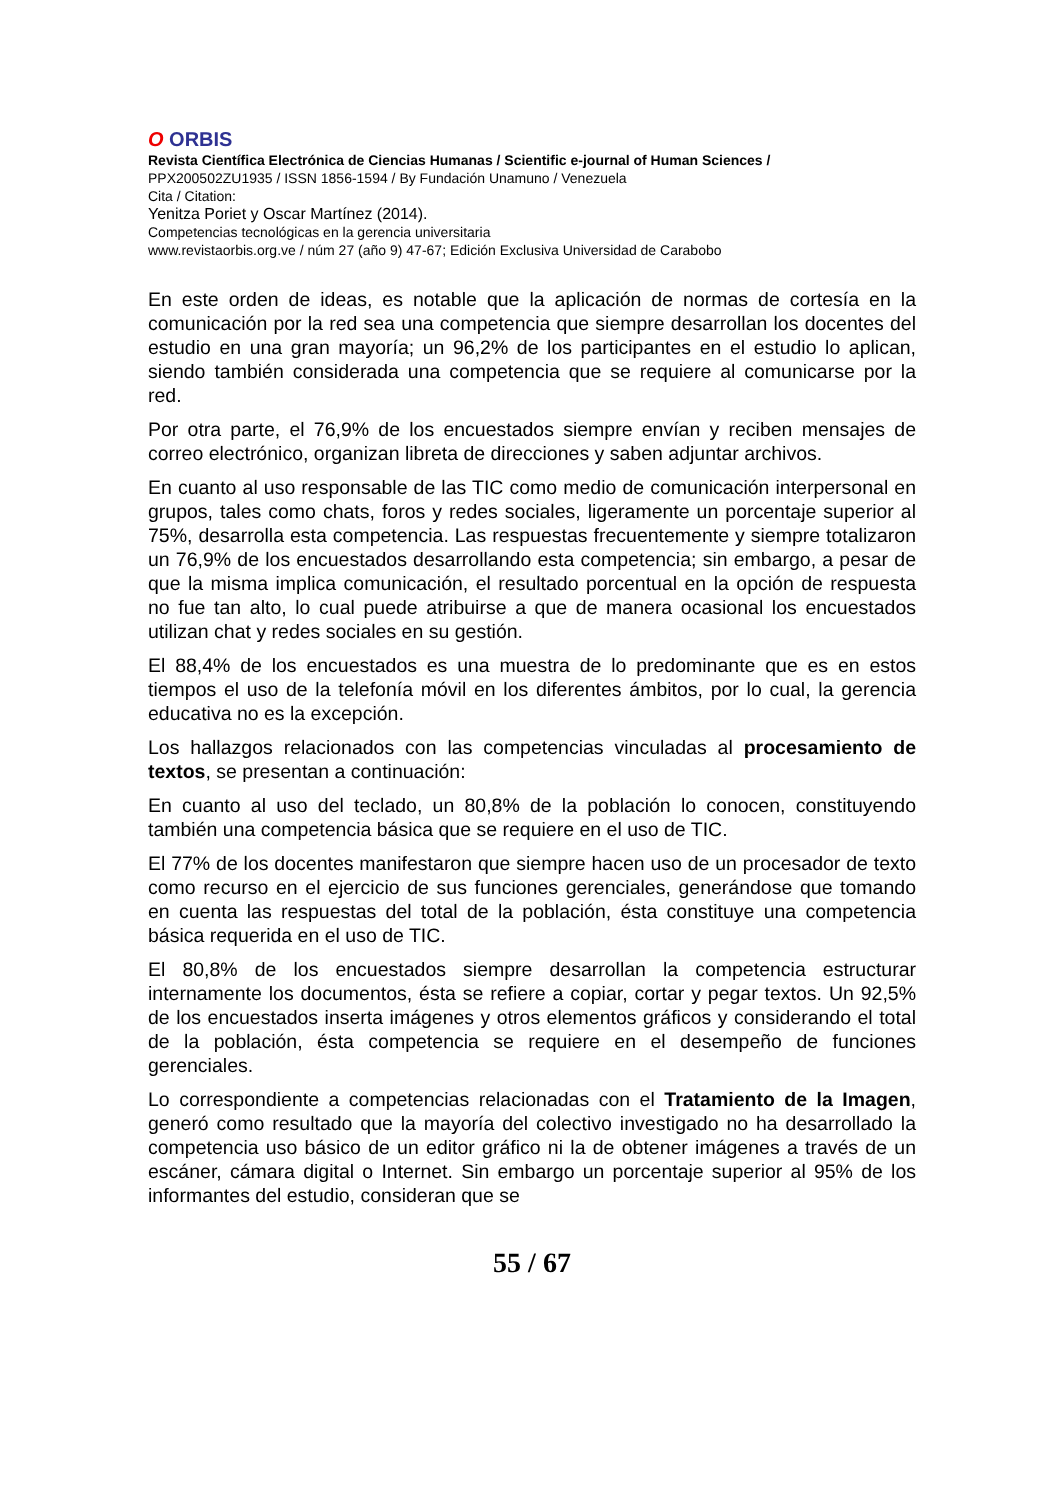O ORBIS
Revista Científica Electrónica de Ciencias Humanas / Scientific e-journal of Human Sciences /
PPX200502ZU1935 / ISSN 1856-1594 / By Fundación Unamuno / Venezuela
Cita / Citation:
Yenitza Poriet y Oscar Martínez (2014).
Competencias tecnológicas en la gerencia universitaria
www.revistaorbis.org.ve / núm 27 (año 9) 47-67; Edición Exclusiva Universidad de Carabobo
En este orden de ideas, es notable que la aplicación de normas de cortesía en la comunicación por la red sea una competencia que siempre desarrollan los docentes del estudio en una gran mayoría; un 96,2% de los participantes en el estudio lo aplican, siendo también considerada una competencia que se requiere al comunicarse por la red.
Por otra parte, el 76,9% de los encuestados siempre envían y reciben mensajes de correo electrónico, organizan libreta de direcciones y saben adjuntar archivos.
En cuanto al uso responsable de las TIC como medio de comunicación interpersonal en grupos, tales como chats, foros y redes sociales, ligeramente un porcentaje superior al 75%, desarrolla esta competencia. Las respuestas frecuentemente y siempre totalizaron un 76,9% de los encuestados desarrollando esta competencia; sin embargo, a pesar de que la misma implica comunicación, el resultado porcentual en la opción de respuesta no fue tan alto, lo cual puede atribuirse a que de manera ocasional los encuestados utilizan chat y redes sociales en su gestión.
El 88,4% de los encuestados es una muestra de lo predominante que es en estos tiempos el uso de la telefonía móvil en los diferentes ámbitos, por lo cual, la gerencia educativa no es la excepción.
Los hallazgos relacionados con las competencias vinculadas al procesamiento de textos, se presentan a continuación:
En cuanto al uso del teclado, un 80,8% de la población lo conocen, constituyendo también una competencia básica que se requiere en el uso de TIC.
El 77% de los docentes manifestaron que siempre hacen uso de un procesador de texto como recurso en el ejercicio de sus funciones gerenciales, generándose que tomando en cuenta las respuestas del total de la población, ésta constituye una competencia básica requerida en el uso de TIC.
El 80,8% de los encuestados siempre desarrollan la competencia estructurar internamente los documentos, ésta se refiere a copiar, cortar y pegar textos. Un 92,5% de los encuestados inserta imágenes y otros elementos gráficos y considerando el total de la población, ésta competencia se requiere en el desempeño de funciones gerenciales.
Lo correspondiente a competencias relacionadas con el Tratamiento de la Imagen, generó como resultado que la mayoría del colectivo investigado no ha desarrollado la competencia uso básico de un editor gráfico ni la de obtener imágenes a través de un escáner, cámara digital o Internet. Sin embargo un porcentaje superior al 95% de los informantes del estudio, consideran que se
55 / 67